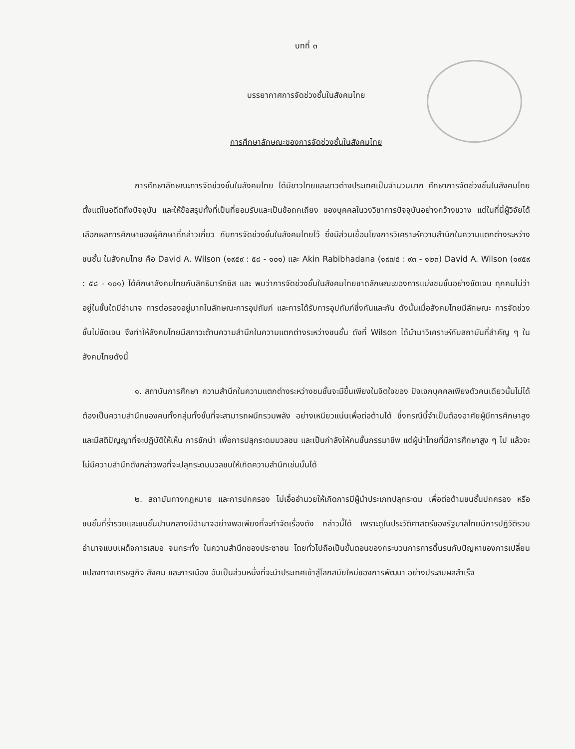บทที่ ๓
บรรยากาศการจัดช่วงชั้นในสังคมไทย
การศึกษาลักษณะของการจัดช่วงชั้นในสังคมไทย
การศึกษาลักษณะการจัดช่วงชั้นในสังคมไทย ได้มีชาวไทยและชาวต่างประเทศเป็นจำนวนมาก ศึกษาการจัดช่วงชั้นในสังคมไทย ตั้งแต่ในอดีตถึงปัจจุบัน และให้ข้อสรุปทั้งที่เป็นที่ยอมรับและเป็นข้อถกเถียง ของบุคคลในวงวิชาการปัจจุบันอย่างกว้างขวาง แต่ในที่นี้ผู้วิจัยได้เลือกผลการศึกษาของผู้ศึกษาที่กล่าวเกี่ยว กับการจัดช่วงชั้นในสังคมไทยไว้ ซึ่งมีส่วนเชื่อมโยงการวิเคราะห์ความสำนึกในความแตกต่างระหว่างชนชั้น ในสังคมไทย คือ David A. Wilson (๑๙๕๙ : ๕๘ - ๑๐๑) และ Akin Rabibhadana (๑๙๗๕ : ๙๓ - ๑๒๓) David A. Wilson (๑๙๕๙ : ๕๘ - ๑๐๑) ได้ศึกษาสังคมไทยกับสิทธิมาร์กซิส และ พบว่าการจัดช่วงชั้นในสังคมไทยขาดลักษณะของการแบ่งชนชั้นอย่างชัดเจน ทุกคนไม่ว่าอยู่ในชั้นใดมีอำนาจ การต่อรองอยู่มากในลักษณะการอุปถัมภ์ และการได้รับการอุปถัมภ์ซึ่งกันและกัน ดังนั้นเมื่อสังคมไทยมีลักษณะ การจัดช่วงชั้นไม่ชัดเจน จึงทำให้สังคมไทยมีสภาวะต้านความสำนึกในความแตกต่างระหว่างชนชั้น ดังที่ Wilson ได้นำมาวิเคราะห์กับสถาบันที่สำคัญ ๆ ในสังคมไทยดังนี้
๑. สถาบันการศึกษา ความสำนึกในความแตกต่างระหว่างชนชั้นจะมีขึ้นเพียงในจิตใจของ ปัจเจกบุคคลเพียงตัวคนเดียวนั้นไม่ได้ ต้องเป็นความสำนึกของคนทั้งกลุ่มทั้งชั้นที่จะสามารถผนึกรวมพลัง อย่างเหนียวแน่นเพื่อต่อต้านได้ ซึ่งกรณีนี้จำเป็นต้องอาศัยผู้มีการศึกษาสูง และมีสติปัญญาที่จะปฏิบัติให้เห็น การชักนำ เพื่อการปลุกระดมมวลชน และเป็นกำลังให้คนชั้นกรรมาชีพ แต่ผู้นำไทยที่มีการศึกษาสูง ๆ ไป แล้วจะไม่มีความสำนึกดังกล่าวพอที่จะปลุกระดมมวลชนให้เกิดความสำนึกเช่นนั้นได้
๒. สถาบันทางกฎหมาย และการปกครอง ไม่เอื้ออำนวยให้เกิดการมีผู้นำประเภทปลุกระดม เพื่อต่อต้านชนชั้นปกครอง หรือชนชั้นที่ร่ำรวยและชนชั้นปานกลางมีอำนาจอย่างพอเพียงที่จะกำจัดเรื่องดัง กล่าวนี้ได้ เพราะดูในประวัติศาสตร์ของรัฐบาลไทยมีการปฏิวัติรวบอำนาจแบบเผด็จการเสมอ จนกระทั่ง ในความสำนึกของประชาชน โดยทั่วไปถือเป็นขั้นตอนของกระบวนการการดิ้นรนกับปัญหาของการเปลี่ยน แปลงทางเศรษฐกิจ สังคม และการเมือง อันเป็นส่วนหนึ่งที่จะนำประเทศเข้าสู่โลกสมัยใหม่ของการพัฒนา อย่างประสบผลสำเร็จ